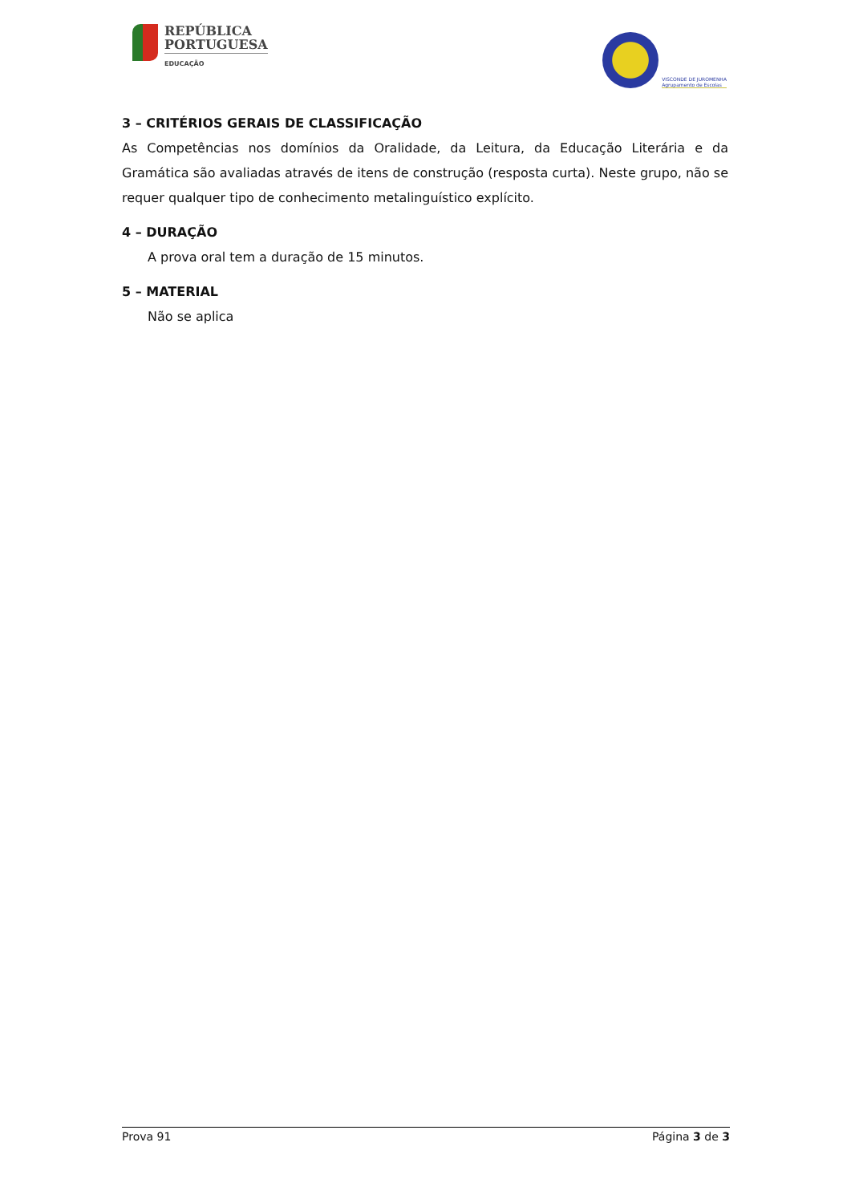REPÚBLICA
PORTUGUESA
EDUCAÇÃO
VISCONDE DE JUROMENHA
Agrupamento de Escolas
3 – CRITÉRIOS GERAIS DE CLASSIFICAÇÃO
As Competências nos domínios da Oralidade, da Leitura, da Educação Literária e da Gramática são avaliadas através de itens de construção (resposta curta). Neste grupo, não se requer qualquer tipo de conhecimento metalinguístico explícito.
4 – DURAÇÃO
A prova oral tem a duração de 15 minutos.
5 – MATERIAL
Não se aplica
Prova 91 Página 3 de 3